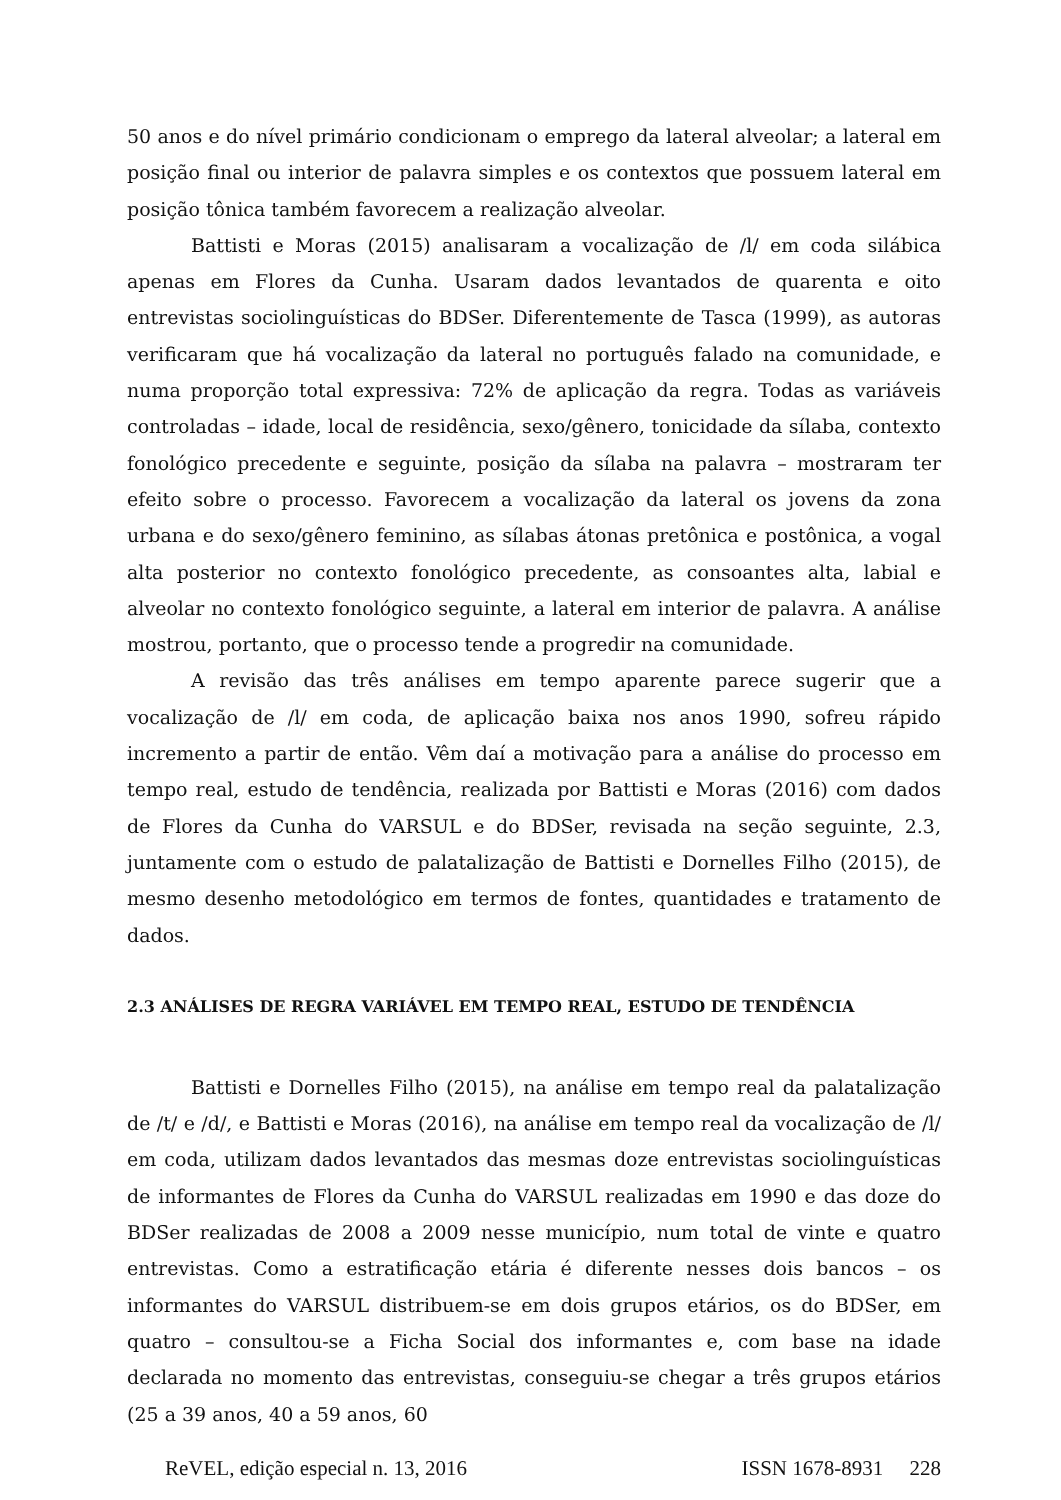50 anos e do nível primário condicionam o emprego da lateral alveolar; a lateral em posição final ou interior de palavra simples e os contextos que possuem lateral em posição tônica também favorecem a realização alveolar.
Battisti e Moras (2015) analisaram a vocalização de /l/ em coda silábica apenas em Flores da Cunha. Usaram dados levantados de quarenta e oito entrevistas sociolinguísticas do BDSer. Diferentemente de Tasca (1999), as autoras verificaram que há vocalização da lateral no português falado na comunidade, e numa proporção total expressiva: 72% de aplicação da regra. Todas as variáveis controladas – idade, local de residência, sexo/gênero, tonicidade da sílaba, contexto fonológico precedente e seguinte, posição da sílaba na palavra – mostraram ter efeito sobre o processo. Favorecem a vocalização da lateral os jovens da zona urbana e do sexo/gênero feminino, as sílabas átonas pretônica e postônica, a vogal alta posterior no contexto fonológico precedente, as consoantes alta, labial e alveolar no contexto fonológico seguinte, a lateral em interior de palavra. A análise mostrou, portanto, que o processo tende a progredir na comunidade.
A revisão das três análises em tempo aparente parece sugerir que a vocalização de /l/ em coda, de aplicação baixa nos anos 1990, sofreu rápido incremento a partir de então. Vêm daí a motivação para a análise do processo em tempo real, estudo de tendência, realizada por Battisti e Moras (2016) com dados de Flores da Cunha do VARSUL e do BDSer, revisada na seção seguinte, 2.3, juntamente com o estudo de palatalização de Battisti e Dornelles Filho (2015), de mesmo desenho metodológico em termos de fontes, quantidades e tratamento de dados.
2.3 ANÁLISES DE REGRA VARIÁVEL EM TEMPO REAL, ESTUDO DE TENDÊNCIA
Battisti e Dornelles Filho (2015), na análise em tempo real da palatalização de /t/ e /d/, e Battisti e Moras (2016), na análise em tempo real da vocalização de /l/ em coda, utilizam dados levantados das mesmas doze entrevistas sociolinguísticas de informantes de Flores da Cunha do VARSUL realizadas em 1990 e das doze do BDSer realizadas de 2008 a 2009 nesse município, num total de vinte e quatro entrevistas. Como a estratificação etária é diferente nesses dois bancos – os informantes do VARSUL distribuem-se em dois grupos etários, os do BDSer, em quatro – consultou-se a Ficha Social dos informantes e, com base na idade declarada no momento das entrevistas, conseguiu-se chegar a três grupos etários (25 a 39 anos, 40 a 59 anos, 60
ReVEL, edição especial n. 13, 2016 ISSN 1678-8931 228